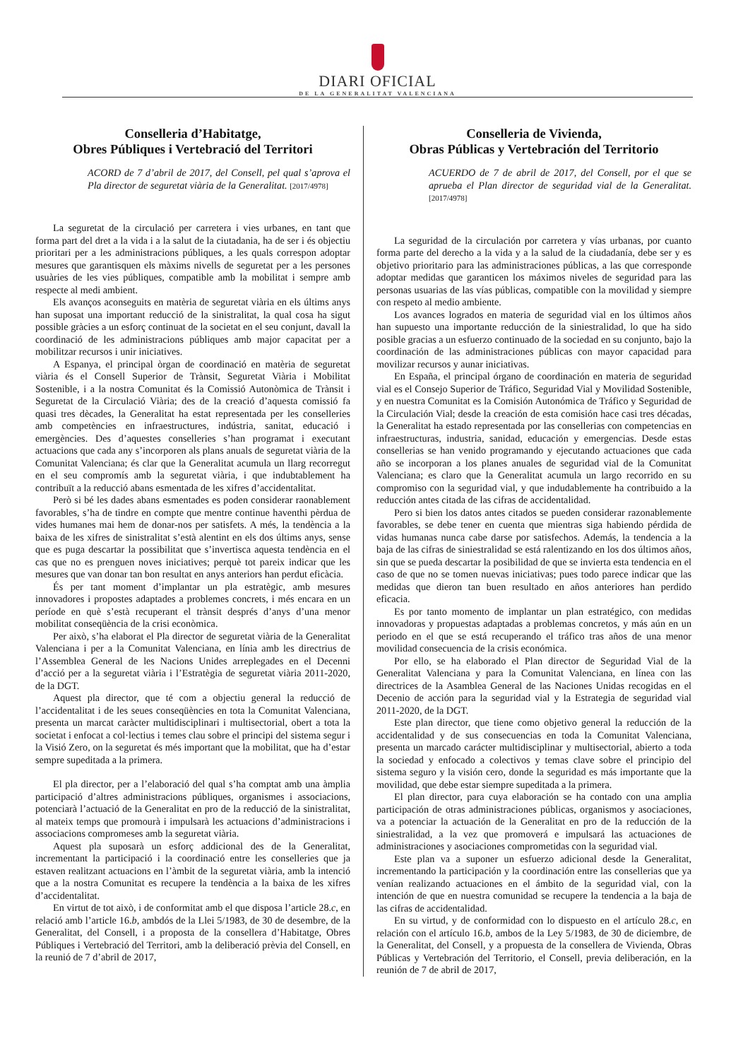DIARI OFICIAL
DE LA GENERALITAT VALENCIANA
Conselleria d’Habitatge,
Obres Públiques i Vertebració del Territori
ACORD de 7 d’abril de 2017, del Consell, pel qual s’aprova el Pla director de seguretat viària de la Generalitat. [2017/4978]
La seguretat de la circulació per carretera i vies urbanes, en tant que forma part del dret a la vida i a la salut de la ciutadania, ha de ser i és objectiu prioritari per a les administracions públiques, a les quals correspon adoptar mesures que garantisquen els màxims nivells de seguretat per a les persones usuàries de les vies públiques, compatible amb la mobilitat i sempre amb respecte al medi ambient.
Els avanços aconseguits en matèria de seguretat viària en els últims anys han suposat una important reducció de la sinistralitat, la qual cosa ha sigut possible gràcies a un esforç continuat de la societat en el seu conjunt, davall la coordinació de les administracions públiques amb major capacitat per a mobilitzar recursos i unir iniciatives.
A Espanya, el principal òrgan de coordinació en matèria de seguretat viària és el Consell Superior de Trànsit, Seguretat Viària i Mobilitat Sostenible, i a la nostra Comunitat és la Comissió Autonòmica de Trànsit i Seguretat de la Circulació Viària; des de la creació d’aquesta comissió fa quasi tres dècades, la Generalitat ha estat representada per les conselleries amb competències en infraestructures, indústria, sanitat, educació i emergències. Des d’aquestes conselleries s’han programat i executant actuacions que cada any s’incorporen als plans anuals de seguretat viària de la Comunitat Valenciana; és clar que la Generalitat acumula un llarg recorregut en el seu compromís amb la seguretat viària, i que indubtablement ha contribuït a la reducció abans esmentada de les xifres d’accidentalitat.
Però si bé les dades abans esmentades es poden considerar raonablement favorables, s’ha de tindre en compte que mentre continue haventhi pèrdua de vides humanes mai hem de donar-nos per satisfets. A més, la tendència a la baixa de les xifres de sinistralitat s’està alentint en els dos últims anys, sense que es puga descartar la possibilitat que s’invertisca aquesta tendència en el cas que no es prenguen noves iniciatives; perquè tot pareix indicar que les mesures que van donar tan bon resultat en anys anteriors han perdut eficàcia.
És per tant moment d’implantar un pla estratègic, amb mesures innovadores i propostes adaptades a problemes concrets, i més encara en un període en què s’està recuperant el trànsit després d’anys d’una menor mobilitat conseqüència de la crisi econòmica.
Per això, s’ha elaborat el Pla director de seguretat viària de la Generalitat Valenciana i per a la Comunitat Valenciana, en línia amb les directrius de l’Assemblea General de les Nacions Unides arreplegades en el Decenni d’acció per a la seguretat viària i l’Estratègia de seguretat viària 2011-2020, de la DGT.
Aquest pla director, que té com a objectiu general la reducció de l’accidentalitat i de les seues conseqüències en tota la Comunitat Valenciana, presenta un marcat caràcter multidisciplinari i multisectorial, obert a tota la societat i enfocat a col·lectius i temes clau sobre el principi del sistema segur i la Visió Zero, on la seguretat és més important que la mobilitat, que ha d’estar sempre supeditada a la primera.
El pla director, per a l’elaboració del qual s’ha comptat amb una àmplia participació d’altres administracions públiques, organismes i associacions, potenciarà l’actuació de la Generalitat en pro de la reducció de la sinistralitat, al mateix temps que promourà i impulsarà les actuacions d’administracions i associacions compromeses amb la seguretat viària.
Aquest pla suposarà un esforç addicional des de la Generalitat, incrementant la participació i la coordinació entre les conselleries que ja estaven realitzant actuacions en l’àmbit de la seguretat viària, amb la intenció que a la nostra Comunitat es recupere la tendència a la baixa de les xifres d’accidentalitat.
En virtut de tot això, i de conformitat amb el que disposa l’article 28.c, en relació amb l’article 16.b, ambdós de la Llei 5/1983, de 30 de desembre, de la Generalitat, del Consell, i a proposta de la consellera d’Habitatge, Obres Públiques i Vertebració del Territori, amb la deliberació prèvia del Consell, en la reunió de 7 d’abril de 2017,
Conselleria de Vivienda,
Obras Públicas y Vertebración del Territorio
ACUERDO de 7 de abril de 2017, del Consell, por el que se aprueba el Plan director de seguridad vial de la Generalitat. [2017/4978]
La seguridad de la circulación por carretera y vías urbanas, por cuanto forma parte del derecho a la vida y a la salud de la ciudadanía, debe ser y es objetivo prioritario para las administraciones públicas, a las que corresponde adoptar medidas que garanticen los máximos niveles de seguridad para las personas usuarias de las vías públicas, compatible con la movilidad y siempre con respeto al medio ambiente.
Los avances logrados en materia de seguridad vial en los últimos años han supuesto una importante reducción de la siniestralidad, lo que ha sido posible gracias a un esfuerzo continuado de la sociedad en su conjunto, bajo la coordinación de las administraciones públicas con mayor capacidad para movilizar recursos y aunar iniciativas.
En España, el principal órgano de coordinación en materia de seguridad vial es el Consejo Superior de Tráfico, Seguridad Vial y Movilidad Sostenible, y en nuestra Comunitat es la Comisión Autonómica de Tráfico y Seguridad de la Circulación Vial; desde la creación de esta comisión hace casi tres décadas, la Generalitat ha estado representada por las consellerias con competencias en infraestructuras, industria, sanidad, educación y emergencias. Desde estas consellerias se han venido programando y ejecutando actuaciones que cada año se incorporan a los planes anuales de seguridad vial de la Comunitat Valenciana; es claro que la Generalitat acumula un largo recorrido en su compromiso con la seguridad vial, y que indudablemente ha contribuido a la reducción antes citada de las cifras de accidentalidad.
Pero si bien los datos antes citados se pueden considerar razonablemente favorables, se debe tener en cuenta que mientras siga habiendo pérdida de vidas humanas nunca cabe darse por satisfechos. Además, la tendencia a la baja de las cifras de siniestralidad se está ralentizando en los dos últimos años, sin que se pueda descartar la posibilidad de que se invierta esta tendencia en el caso de que no se tomen nuevas iniciativas; pues todo parece indicar que las medidas que dieron tan buen resultado en años anteriores han perdido eficacia.
Es por tanto momento de implantar un plan estratégico, con medidas innovadoras y propuestas adaptadas a problemas concretos, y más aún en un periodo en el que se está recuperando el tráfico tras años de una menor movilidad consecuencia de la crisis económica.
Por ello, se ha elaborado el Plan director de Seguridad Vial de la Generalitat Valenciana y para la Comunitat Valenciana, en línea con las directrices de la Asamblea General de las Naciones Unidas recogidas en el Decenio de acción para la seguridad vial y la Estrategia de seguridad vial 2011-2020, de la DGT.
Este plan director, que tiene como objetivo general la reducción de la accidentalidad y de sus consecuencias en toda la Comunitat Valenciana, presenta un marcado carácter multidisciplinar y multisectorial, abierto a toda la sociedad y enfocado a colectivos y temas clave sobre el principio del sistema seguro y la visión cero, donde la seguridad es más importante que la movilidad, que debe estar siempre supeditada a la primera.
El plan director, para cuya elaboración se ha contado con una amplia participación de otras administraciones públicas, organismos y asociaciones, va a potenciar la actuación de la Generalitat en pro de la reducción de la siniestralidad, a la vez que promoverá e impulsará las actuaciones de administraciones y asociaciones comprometidas con la seguridad vial.
Este plan va a suponer un esfuerzo adicional desde la Generalitat, incrementando la participación y la coordinación entre las consellerias que ya venían realizando actuaciones en el ámbito de la seguridad vial, con la intención de que en nuestra comunidad se recupere la tendencia a la baja de las cifras de accidentalidad.
En su virtud, y de conformidad con lo dispuesto en el artículo 28.c, en relación con el artículo 16.b, ambos de la Ley 5/1983, de 30 de diciembre, de la Generalitat, del Consell, y a propuesta de la consellera de Vivienda, Obras Públicas y Vertebración del Territorio, el Consell, previa deliberación, en la reunión de 7 de abril de 2017,